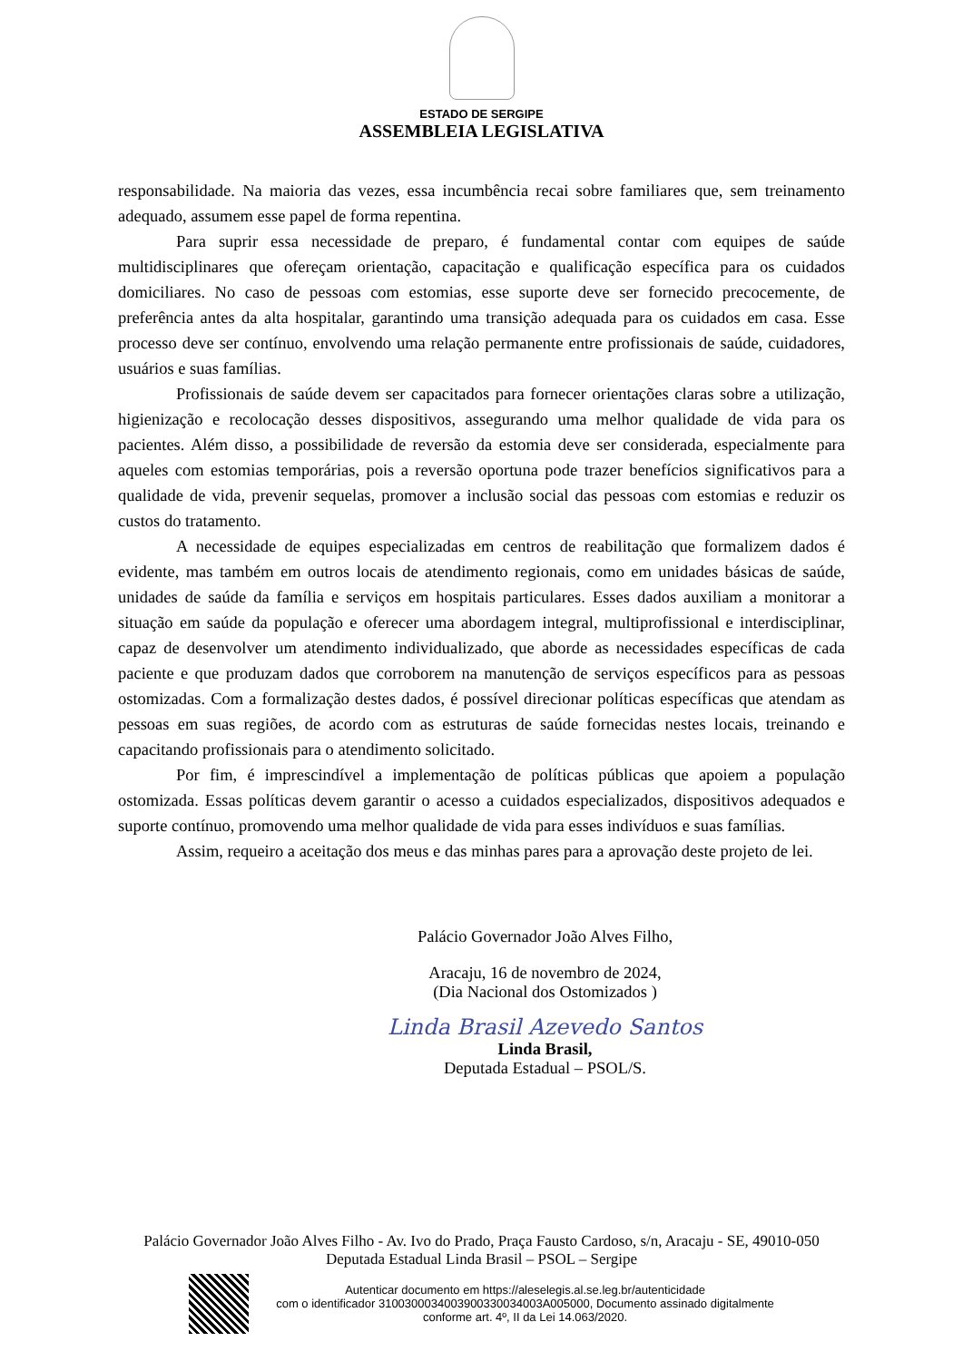ESTADO DE SERGIPE
ASSEMBLEIA LEGISLATIVA
responsabilidade. Na maioria das vezes, essa incumbência recai sobre familiares que, sem treinamento adequado, assumem esse papel de forma repentina.
Para suprir essa necessidade de preparo, é fundamental contar com equipes de saúde multidisciplinares que ofereçam orientação, capacitação e qualificação específica para os cuidados domiciliares. No caso de pessoas com estomias, esse suporte deve ser fornecido precocemente, de preferência antes da alta hospitalar, garantindo uma transição adequada para os cuidados em casa. Esse processo deve ser contínuo, envolvendo uma relação permanente entre profissionais de saúde, cuidadores, usuários e suas famílias.
Profissionais de saúde devem ser capacitados para fornecer orientações claras sobre a utilização, higienização e recolocação desses dispositivos, assegurando uma melhor qualidade de vida para os pacientes. Além disso, a possibilidade de reversão da estomia deve ser considerada, especialmente para aqueles com estomias temporárias, pois a reversão oportuna pode trazer benefícios significativos para a qualidade de vida, prevenir sequelas, promover a inclusão social das pessoas com estomias e reduzir os custos do tratamento.
A necessidade de equipes especializadas em centros de reabilitação que formalizem dados é evidente, mas também em outros locais de atendimento regionais, como em unidades básicas de saúde, unidades de saúde da família e serviços em hospitais particulares. Esses dados auxiliam a monitorar a situação em saúde da população e oferecer uma abordagem integral, multiprofissional e interdisciplinar, capaz de desenvolver um atendimento individualizado, que aborde as necessidades específicas de cada paciente e que produzam dados que corroborem na manutenção de serviços específicos para as pessoas ostomizadas. Com a formalização destes dados, é possível direcionar políticas específicas que atendam as pessoas em suas regiões, de acordo com as estruturas de saúde fornecidas nestes locais, treinando e capacitando profissionais para o atendimento solicitado.
Por fim, é imprescindível a implementação de políticas públicas que apoiem a população ostomizada. Essas políticas devem garantir o acesso a cuidados especializados, dispositivos adequados e suporte contínuo, promovendo uma melhor qualidade de vida para esses indivíduos e suas famílias.
Assim, requeiro a aceitação dos meus e das minhas pares para a aprovação deste projeto de lei.
Palácio Governador João Alves Filho,
Aracaju, 16 de novembro de 2024,
(Dia Nacional dos Ostomizados )
Linda Brasil Azevedo Santos
Linda Brasil,
Deputada Estadual – PSOL/S.
Palácio Governador João Alves Filho - Av. Ivo do Prado, Praça Fausto Cardoso, s/n, Aracaju - SE, 49010-050
Deputada Estadual Linda Brasil – PSOL – Sergipe
Autenticar documento em https://aleselegis.al.se.leg.br/autenticidade
com o identificador 3100300034003900330034003A005000, Documento assinado digitalmente
conforme art. 4º, II da Lei 14.063/2020.